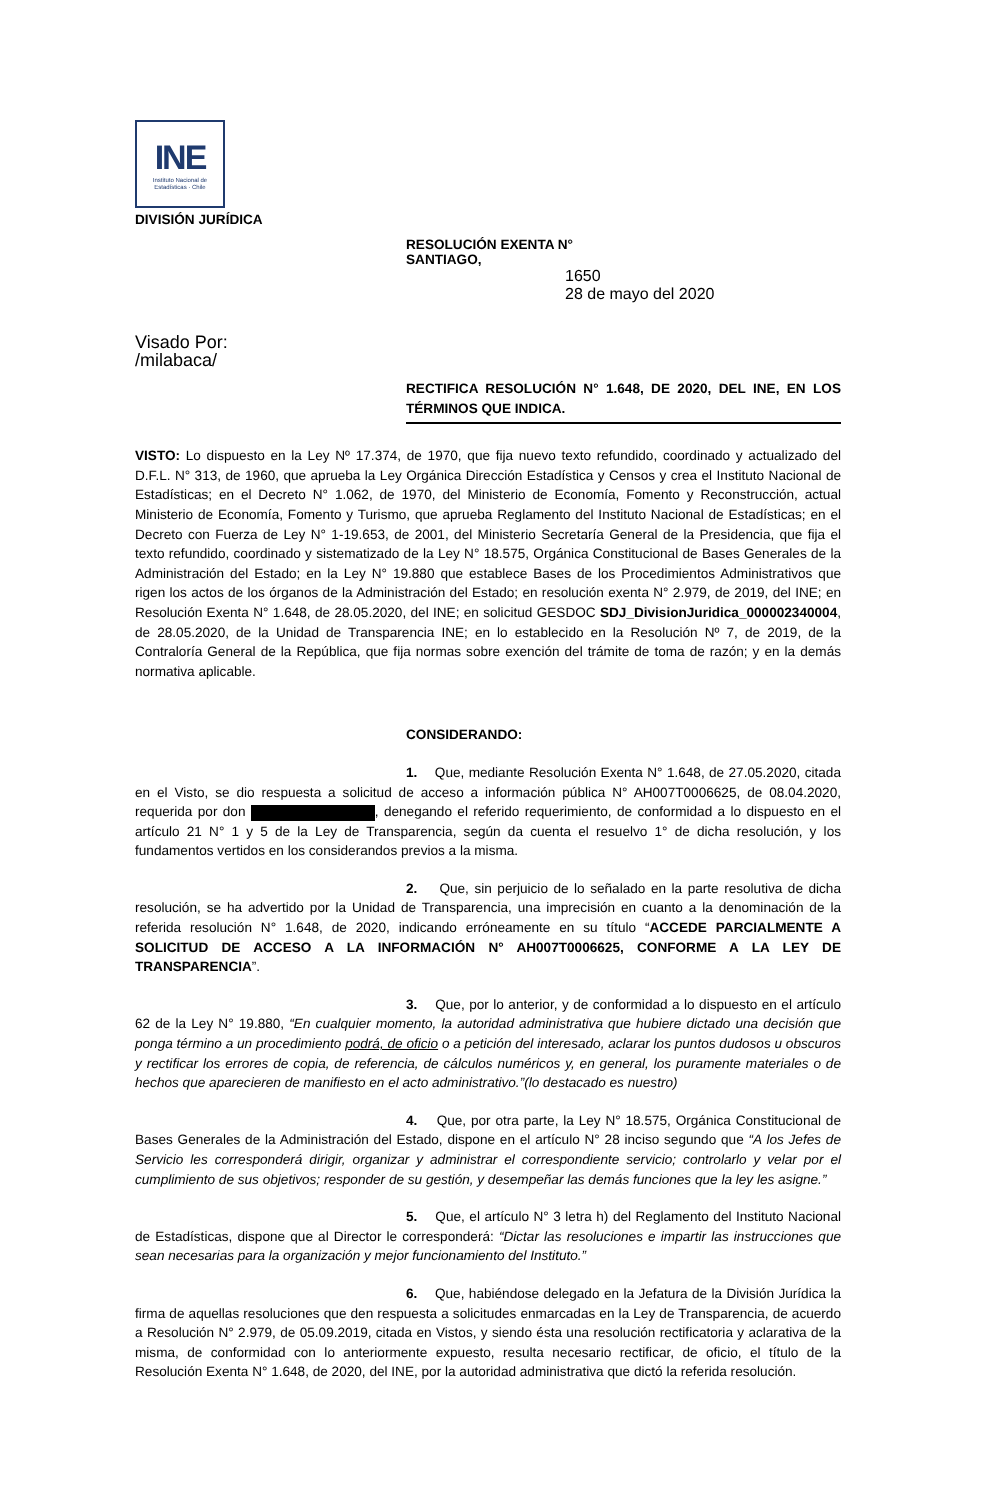INE
Instituto Nacional de
Estadísticas · Chile
DIVISIÓN JURÍDICA
RESOLUCIÓN EXENTA N°
SANTIAGO,
1650
28 de mayo del 2020
Visado Por:
/milabaca/
RECTIFICA RESOLUCIÓN N° 1.648, DE 2020, DEL INE, EN LOS TÉRMINOS QUE INDICA.
VISTO: Lo dispuesto en la Ley Nº 17.374, de 1970, que fija nuevo texto refundido, coordinado y actualizado del D.F.L. N° 313, de 1960, que aprueba la Ley Orgánica Dirección Estadística y Censos y crea el Instituto Nacional de Estadísticas; en el Decreto N° 1.062, de 1970, del Ministerio de Economía, Fomento y Reconstrucción, actual Ministerio de Economía, Fomento y Turismo, que aprueba Reglamento del Instituto Nacional de Estadísticas; en el Decreto con Fuerza de Ley N° 1-19.653, de 2001, del Ministerio Secretaría General de la Presidencia, que fija el texto refundido, coordinado y sistematizado de la Ley N° 18.575, Orgánica Constitucional de Bases Generales de la Administración del Estado; en la Ley N° 19.880 que establece Bases de los Procedimientos Administrativos que rigen los actos de los órganos de la Administración del Estado; en resolución exenta N° 2.979, de 2019, del INE; en Resolución Exenta N° 1.648, de 28.05.2020, del INE; en solicitud GESDOC SDJ_DivisionJuridica_000002340004, de 28.05.2020, de la Unidad de Transparencia INE; en lo establecido en la Resolución Nº 7, de 2019, de la Contraloría General de la República, que fija normas sobre exención del trámite de toma de razón; y en la demás normativa aplicable.
CONSIDERANDO:
1. Que, mediante Resolución Exenta N° 1.648, de 27.05.2020, citada en el Visto, se dio respuesta a solicitud de acceso a información pública N° AH007T0006625, de 08.04.2020, requerida por don , denegando el referido requerimiento, de conformidad a lo dispuesto en el artículo 21 N° 1 y 5 de la Ley de Transparencia, según da cuenta el resuelvo 1° de dicha resolución, y los fundamentos vertidos en los considerandos previos a la misma.
2. Que, sin perjuicio de lo señalado en la parte resolutiva de dicha resolución, se ha advertido por la Unidad de Transparencia, una imprecisión en cuanto a la denominación de la referida resolución N° 1.648, de 2020, indicando erróneamente en su título “ACCEDE PARCIALMENTE A SOLICITUD DE ACCESO A LA INFORMACIÓN N° AH007T0006625, CONFORME A LA LEY DE TRANSPARENCIA”.
3. Que, por lo anterior, y de conformidad a lo dispuesto en el artículo 62 de la Ley N° 19.880, “En cualquier momento, la autoridad administrativa que hubiere dictado una decisión que ponga término a un procedimiento podrá, de oficio o a petición del interesado, aclarar los puntos dudosos u obscuros y rectificar los errores de copia, de referencia, de cálculos numéricos y, en general, los puramente materiales o de hechos que aparecieren de manifiesto en el acto administrativo.”(lo destacado es nuestro)
4. Que, por otra parte, la Ley N° 18.575, Orgánica Constitucional de Bases Generales de la Administración del Estado, dispone en el artículo N° 28 inciso segundo que “A los Jefes de Servicio les corresponderá dirigir, organizar y administrar el correspondiente servicio; controlarlo y velar por el cumplimiento de sus objetivos; responder de su gestión, y desempeñar las demás funciones que la ley les asigne.”
5. Que, el artículo N° 3 letra h) del Reglamento del Instituto Nacional de Estadísticas, dispone que al Director le corresponderá: “Dictar las resoluciones e impartir las instrucciones que sean necesarias para la organización y mejor funcionamiento del Instituto.”
6. Que, habiéndose delegado en la Jefatura de la División Jurídica la firma de aquellas resoluciones que den respuesta a solicitudes enmarcadas en la Ley de Transparencia, de acuerdo a Resolución N° 2.979, de 05.09.2019, citada en Vistos, y siendo ésta una resolución rectificatoria y aclarativa de la misma, de conformidad con lo anteriormente expuesto, resulta necesario rectificar, de oficio, el título de la Resolución Exenta N° 1.648, de 2020, del INE, por la autoridad administrativa que dictó la referida resolución.